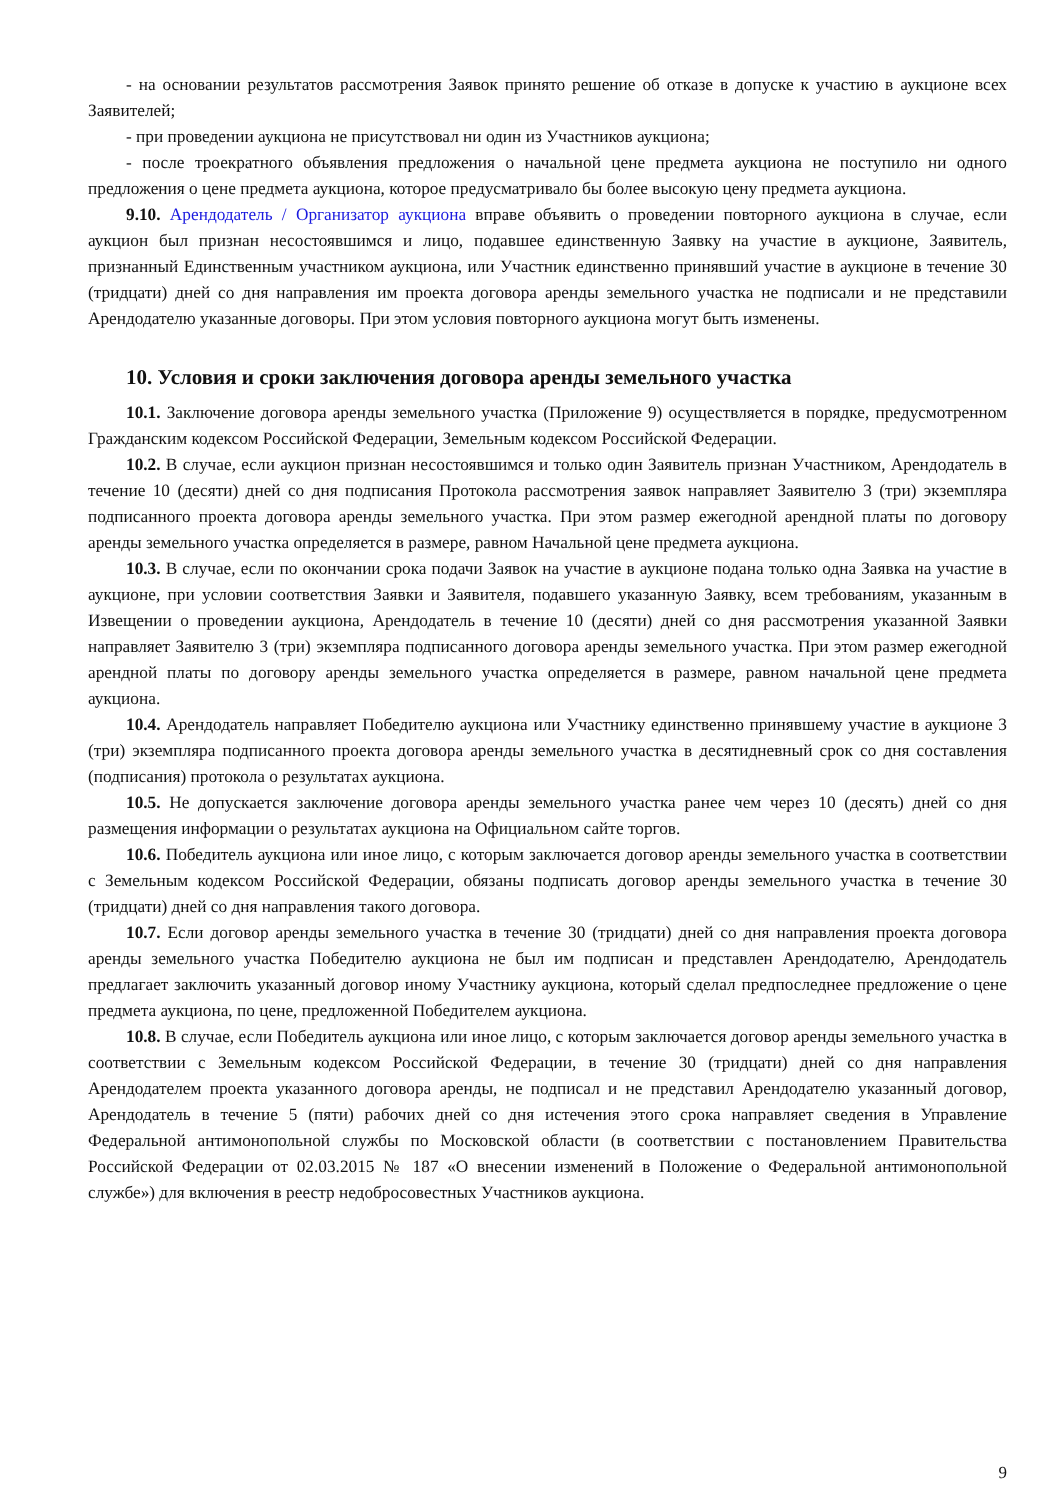- на основании результатов рассмотрения Заявок принято решение об отказе в допуске к участию в аукционе всех Заявителей;
- при проведении аукциона не присутствовал ни один из Участников аукциона;
- после троекратного объявления предложения о начальной цене предмета аукциона не поступило ни одного предложения о цене предмета аукциона, которое предусматривало бы более высокую цену предмета аукциона.
9.10. Арендодатель / Организатор аукциона вправе объявить о проведении повторного аукциона в случае, если аукцион был признан несостоявшимся и лицо, подавшее единственную Заявку на участие в аукционе, Заявитель, признанный Единственным участником аукциона, или Участник единственно принявший участие в аукционе в течение 30 (тридцати) дней со дня направления им проекта договора аренды земельного участка не подписали и не представили Арендодателю указанные договоры. При этом условия повторного аукциона могут быть изменены.
10. Условия и сроки заключения договора аренды земельного участка
10.1. Заключение договора аренды земельного участка (Приложение 9) осуществляется в порядке, предусмотренном Гражданским кодексом Российской Федерации, Земельным кодексом Российской Федерации.
10.2. В случае, если аукцион признан несостоявшимся и только один Заявитель признан Участником, Арендодатель в течение 10 (десяти) дней со дня подписания Протокола рассмотрения заявок направляет Заявителю 3 (три) экземпляра подписанного проекта договора аренды земельного участка. При этом размер ежегодной арендной платы по договору аренды земельного участка определяется в размере, равном Начальной цене предмета аукциона.
10.3. В случае, если по окончании срока подачи Заявок на участие в аукционе подана только одна Заявка на участие в аукционе, при условии соответствия Заявки и Заявителя, подавшего указанную Заявку, всем требованиям, указанным в Извещении о проведении аукциона, Арендодатель в течение 10 (десяти) дней со дня рассмотрения указанной Заявки направляет Заявителю 3 (три) экземпляра подписанного договора аренды земельного участка. При этом размер ежегодной арендной платы по договору аренды земельного участка определяется в размере, равном начальной цене предмета аукциона.
10.4. Арендодатель направляет Победителю аукциона или Участнику единственно принявшему участие в аукционе 3 (три) экземпляра подписанного проекта договора аренды земельного участка в десятидневный срок со дня составления (подписания) протокола о результатах аукциона.
10.5. Не допускается заключение договора аренды земельного участка ранее чем через 10 (десять) дней со дня размещения информации о результатах аукциона на Официальном сайте торгов.
10.6. Победитель аукциона или иное лицо, с которым заключается договор аренды земельного участка в соответствии с Земельным кодексом Российской Федерации, обязаны подписать договор аренды земельного участка в течение 30 (тридцати) дней со дня направления такого договора.
10.7. Если договор аренды земельного участка в течение 30 (тридцати) дней со дня направления проекта договора аренды земельного участка Победителю аукциона не был им подписан и представлен Арендодателю, Арендодатель предлагает заключить указанный договор иному Участнику аукциона, который сделал предпоследнее предложение о цене предмета аукциона, по цене, предложенной Победителем аукциона.
10.8. В случае, если Победитель аукциона или иное лицо, с которым заключается договор аренды земельного участка в соответствии с Земельным кодексом Российской Федерации, в течение 30 (тридцати) дней со дня направления Арендодателем проекта указанного договора аренды, не подписал и не представил Арендодателю указанный договор, Арендодатель в течение 5 (пяти) рабочих дней со дня истечения этого срока направляет сведения в Управление Федеральной антимонопольной службы по Московской области (в соответствии с постановлением Правительства Российской Федерации от 02.03.2015 № 187 «О внесении изменений в Положение о Федеральной антимонопольной службе») для включения в реестр недобросовестных Участников аукциона.
9